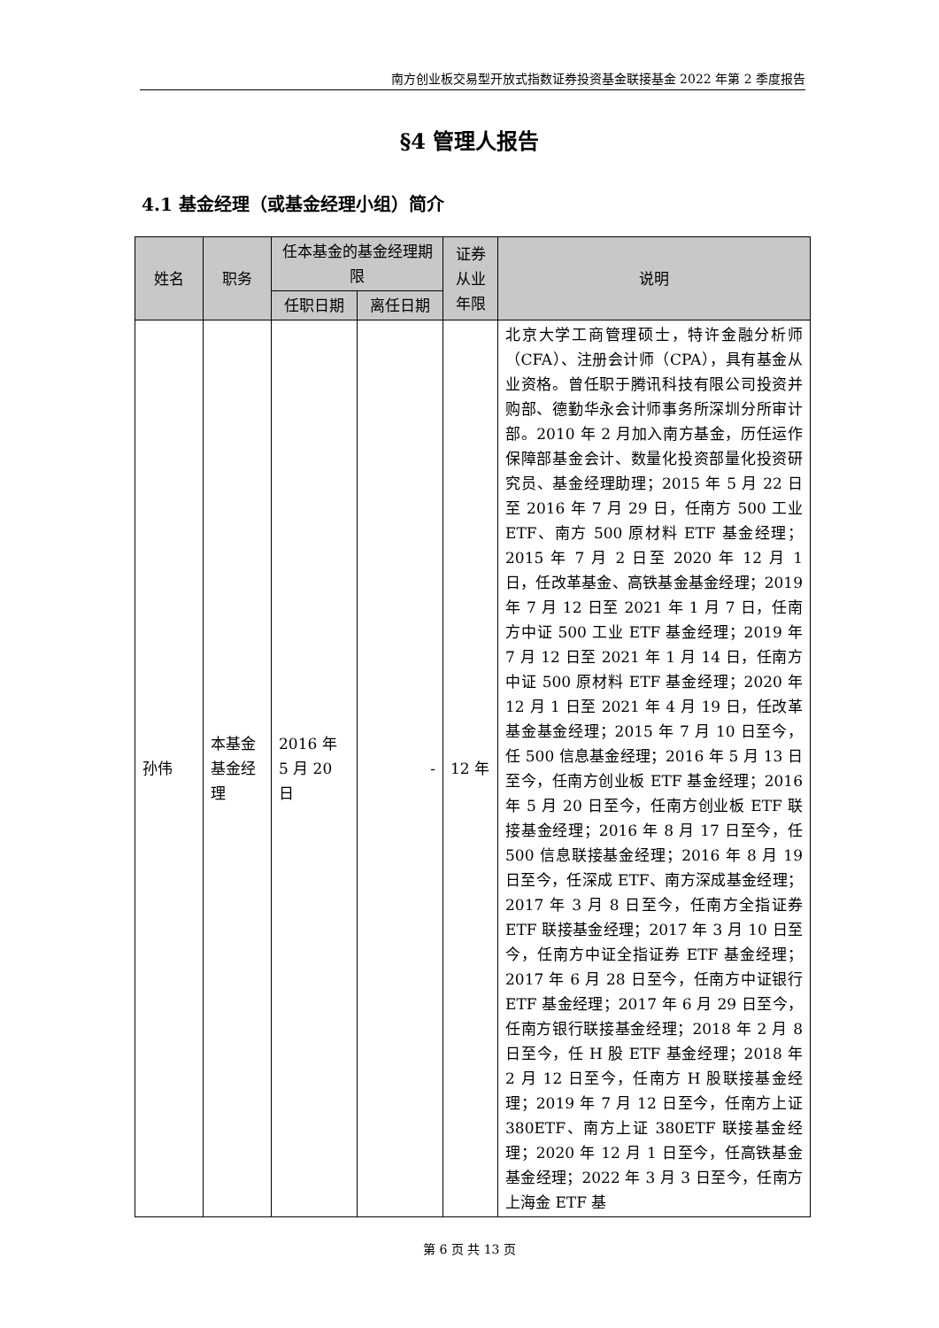南方创业板交易型开放式指数证券投资基金联接基金 2022 年第 2 季度报告
§4 管理人报告
4.1 基金经理（或基金经理小组）简介
| 姓名 | 职务 | 任本基金的基金经理期限 | | 证券从业年限 | 说明 |
| --- | --- | --- | --- | --- | --- |
| | | 任职日期 | 离任日期 | | |
| 孙伟 | 本基金基金经理 | 2016 年 5 月 20 日 | - | 12 年 | 北京大学工商管理硕士，特许金融分析师（CFA）、注册会计师（CPA），具有基金从业资格。曾任职于腾讯科技有限公司投资并购部、德勤华永会计师事务所深圳分所审计部。2010 年 2 月加入南方基金，历任运作保障部基金会计、数量化投资部量化投资研究员、基金经理助理；2015 年 5 月 22 日至 2016 年 7 月 29 日，任南方 500 工业 ETF、南方 500 原材料 ETF 基金经理；2015 年 7 月 2 日至 2020 年 12 月 1 日，任改革基金、高铁基金基金经理；2019 年 7 月 12 日至 2021 年 1 月 7 日，任南方中证 500 工业 ETF 基金经理；2019 年 7 月 12 日至 2021 年 1 月 14 日，任南方中证 500 原材料 ETF 基金经理；2020 年 12 月 1 日至 2021 年 4 月 19 日，任改革基金基金经理；2015 年 7 月 10 日至今，任 500 信息基金经理；2016 年 5 月 13 日至今，任南方创业板 ETF 基金经理；2016 年 5 月 20 日至今，任南方创业板 ETF 联接基金经理；2016 年 8 月 17 日至今，任 500 信息联接基金经理；2016 年 8 月 19 日至今，任深成 ETF、南方深成基金经理；2017 年 3 月 8 日至今，任南方全指证券 ETF 联接基金经理；2017 年 3 月 10 日至今，任南方中证全指证券 ETF 基金经理；2017 年 6 月 28 日至今，任南方中证银行 ETF 基金经理；2017 年 6 月 29 日至今，任南方银行联接基金经理；2018 年 2 月 8 日至今，任 H 股 ETF 基金经理；2018 年 2 月 12 日至今，任南方 H 股联接基金经理；2019 年 7 月 12 日至今，任南方上证 380ETF、南方上证 380ETF 联接基金经理；2020 年 12 月 1 日至今，任高铁基金基金经理；2022 年 3 月 3 日至今，任南方上海金 ETF 基 |
第 6 页 共 13 页